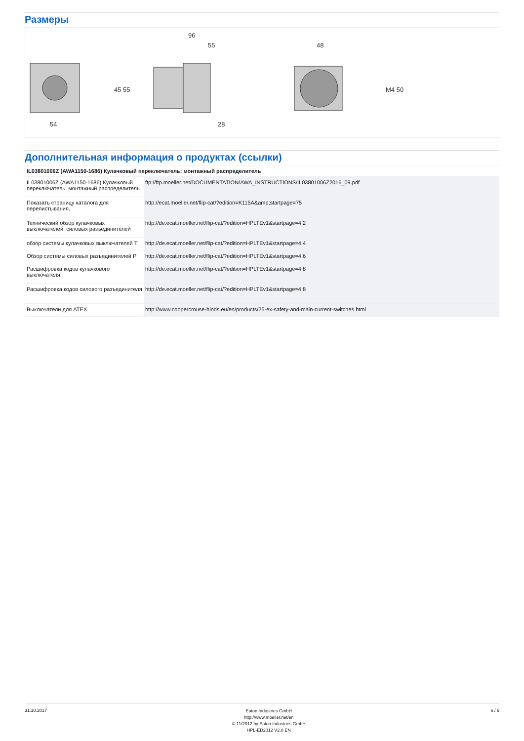Размеры
54
45 55
96
55
28
48
M4 50
Дополнительная информация о продуктах (ссылки)
| IL03801006Z (AWA1150-1686) Кулачковый переключатель: монтажный распределитель | |
| --- | --- |
| IL03801006Z (AWA1150-1686) Кулачковый переключатель: монтажный распределитель | ftp://ftp.moeller.net/DOCUMENTATION/AWA_INSTRUCTIONS/IL03801006Z2016_09.pdf |
| Показать страницу каталога для перелистывания. | http://ecat.moeller.net/flip-cat/?edition=K115A&amp;startpage=75 |
| Технический обзор кулачковых выключателей, силовых разъединителей | http://de.ecat.moeller.net/flip-cat/?edition=HPLTEv1&startpage=4.2 |
| обзор системы кулачковых выключателей T | http://de.ecat.moeller.net/flip-cat/?edition=HPLTEv1&startpage=4.4 |
| Обзор системы силовых разъединителей P | http://de.ecat.moeller.net/flip-cat/?edition=HPLTEv1&startpage=4.6 |
| Расшифровка кодов кулачкового выключателя | http://de.ecat.moeller.net/flip-cat/?edition=HPLTEv1&startpage=4.8 |
| Расшифровка кодов силового разъединителя | http://de.ecat.moeller.net/flip-cat/?edition=HPLTEv1&startpage=4.8 |
| Выключатели для ATEX | http://www.coopercrouse-hinds.eu/en/products/25-ex-safety-and-main-current-switches.html |
31.10.2017
Eaton Industries GmbH
http://www.moeller.net/en
© 11/2012 by Eaton Industries GmbH
HPL-ED2012 V2.0 EN
6 / 6